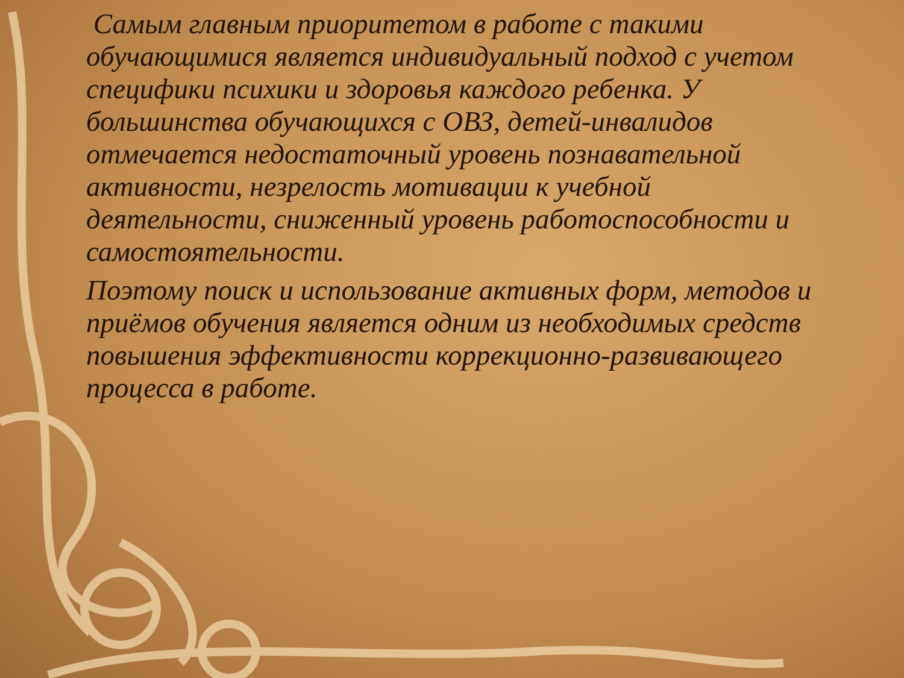Самым главным приоритетом в работе с такими обучающимися является индивидуальный подход с учетом специфики психики и здоровья каждого ребенка. У большинства обучающихся с ОВЗ, детей-инвалидов отмечается недостаточный уровень познавательной активности, незрелость мотивации к учебной деятельности, сниженный уровень работоспособности и самостоятельности.
Поэтому поиск и использование активных форм, методов и приёмов обучения является одним из необходимых средств повышения эффективности коррекционно-развивающего процесса в работе.